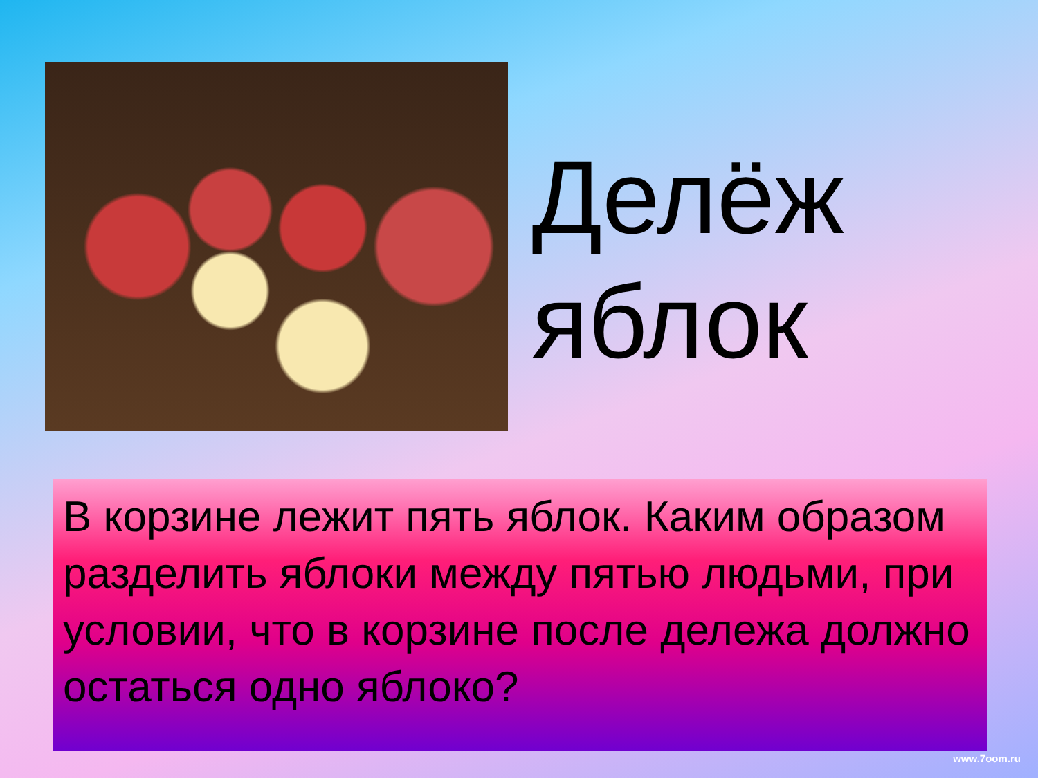Делёж яблок
В корзине лежит пять яблок. Каким образом разделить яблоки между пятью людьми, при условии, что в корзине после дележа должно остаться одно яблоко?
www.7oom.ru